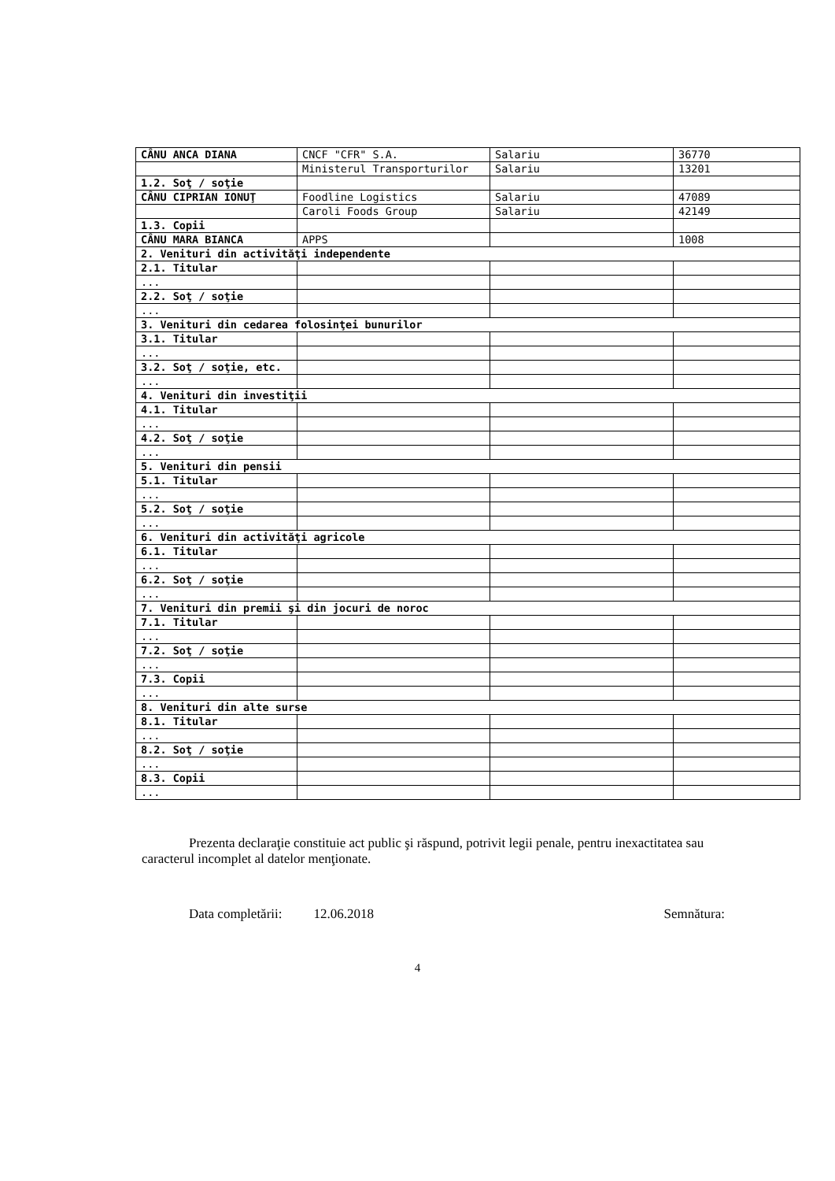| CÂNU ANCA DIANA | CNCF "CFR" S.A. | Salariu | 36770 |
| | Ministerul Transporturilor | Salariu | 13201 |
| 1.2. Soţ / soţie | | | |
| CÂNU CIPRIAN IONUŢ | Foodline Logistics | Salariu | 47089 |
| | Caroli Foods Group | Salariu | 42149 |
| 1.3. Copii | | | |
| CÂNU MARA BIANCA | APPS | | 1008 |
| 2. Venituri din activităţi independente | | | |
| 2.1. Titular | | | |
| ... | | | |
| 2.2. Soţ / soţie | | | |
| ... | | | |
| 3. Venituri din cedarea folosinţei bunurilor | | | |
| 3.1. Titular | | | |
| ... | | | |
| 3.2. Soţ / soţie, etc. | | | |
| ... | | | |
| 4. Venituri din investiţii | | | |
| 4.1. Titular | | | |
| ... | | | |
| 4.2. Soţ / soţie | | | |
| ... | | | |
| 5. Venituri din pensii | | | |
| 5.1. Titular | | | |
| ... | | | |
| 5.2. Soţ / soţie | | | |
| ... | | | |
| 6. Venituri din activităţi agricole | | | |
| 6.1. Titular | | | |
| ... | | | |
| 6.2. Soţ / soţie | | | |
| ... | | | |
| 7. Venituri din premii şi din jocuri de noroc | | | |
| 7.1. Titular | | | |
| ... | | | |
| 7.2. Soţ / soţie | | | |
| ... | | | |
| 7.3. Copii | | | |
| ... | | | |
| 8. Venituri din alte surse | | | |
| 8.1. Titular | | | |
| ... | | | |
| 8.2. Soţ / soţie | | | |
| ... | | | |
| 8.3. Copii | | | |
| ... | | | |
Prezenta declaraţie constituie act public şi răspund, potrivit legii penale, pentru inexactitatea sau caracterul incomplet al datelor menţionate.
Data completării: 12.06.2018 Semnătura:
4